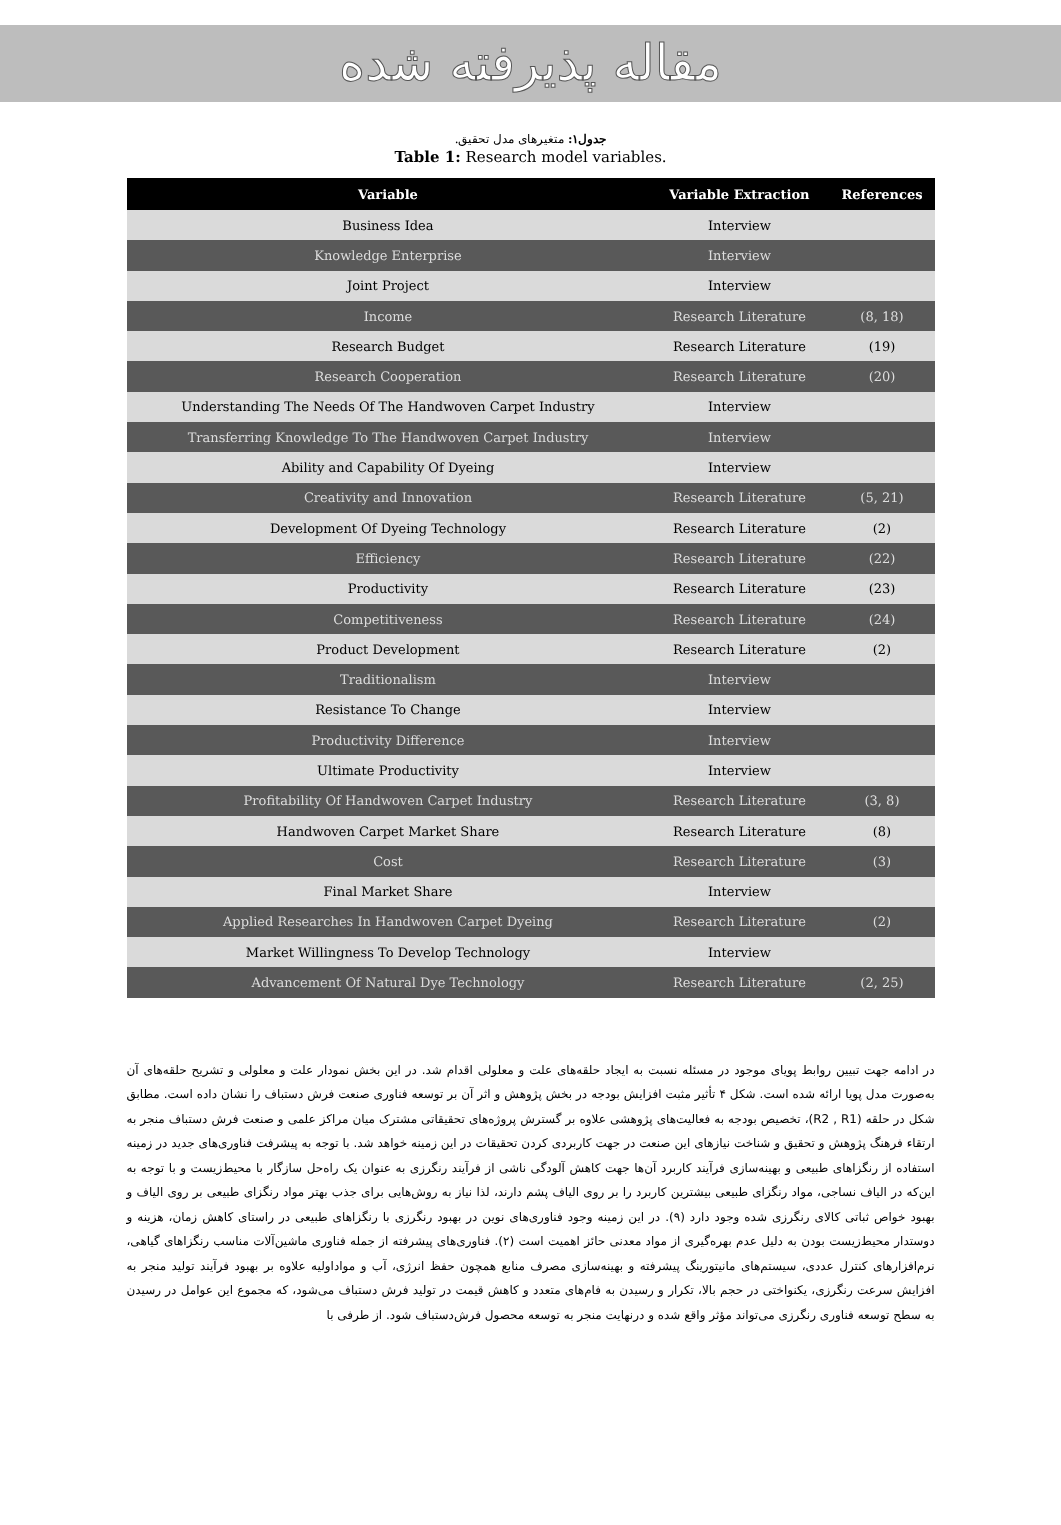مقاله پذیرفته شده
جدول۱: متغیرهای مدل تحقیق.
Table 1: Research model variables.
| Variable | Variable Extraction | References |
| --- | --- | --- |
| Business Idea | Interview | |
| Knowledge Enterprise | Interview | |
| Joint Project | Interview | |
| Income | Research Literature | (8, 18) |
| Research Budget | Research Literature | (19) |
| Research Cooperation | Research Literature | (20) |
| Understanding The Needs Of The Handwoven Carpet Industry | Interview | |
| Transferring Knowledge To The Handwoven Carpet Industry | Interview | |
| Ability and Capability Of Dyeing | Interview | |
| Creativity and Innovation | Research Literature | (5, 21) |
| Development Of Dyeing Technology | Research Literature | (2) |
| Efficiency | Research Literature | (22) |
| Productivity | Research Literature | (23) |
| Competitiveness | Research Literature | (24) |
| Product Development | Research Literature | (2) |
| Traditionalism | Interview | |
| Resistance To Change | Interview | |
| Productivity Difference | Interview | |
| Ultimate Productivity | Interview | |
| Profitability Of Handwoven Carpet Industry | Research Literature | (3, 8) |
| Handwoven Carpet Market Share | Research Literature | (8) |
| Cost | Research Literature | (3) |
| Final Market Share | Interview | |
| Applied Researches In Handwoven Carpet Dyeing | Research Literature | (2) |
| Market Willingness To Develop Technology | Interview | |
| Advancement Of Natural Dye Technology | Research Literature | (2, 25) |
در ادامه جهت تبیین روابط پویای موجود در مسئله نسبت به ایجاد حلقه‌های علت و معلولی اقدام شد. در این بخش نمودار علت و معلولی و تشریح حلقه‌های آن به‌صورت مدل پویا ارائه شده است. شکل ۴ تأثیر مثبت افزایش بودجه در بخش پژوهش و اثر آن بر توسعه فناوری صنعت فرش دستباف را نشان داده است. مطابق شکل در حلقه (R2 , R1)، تخصیص بودجه به فعالیت‌های پژوهشی علاوه بر گسترش پروژه‌های تحقیقاتی مشترک میان مراکز علمی و صنعت فرش دستباف منجر به ارتقاء فرهنگ پژوهش و تحقیق و شناخت نیازهای این صنعت در جهت کاربردی کردن تحقیقات در این زمینه خواهد شد. با توجه به پیشرفت فناوری‌های جدید در زمینه استفاده از رنگزاهای طبیعی و بهینه‌سازی فرآیند کاربرد آن‌ها جهت کاهش آلودگی ناشی از فرآیند رنگرزی به عنوان یک راه‌حل سازگار با محیط‌زیست و با توجه به این‌که در الیاف نساجی، مواد رنگزای طبیعی بیشترین کاربرد را بر روی الیاف پشم دارند، لذا نیاز به روش‌هایی برای جذب بهتر مواد رنگزای طبیعی بر روی الیاف و بهبود خواص ثباتی کالای رنگرزی شده وجود دارد (۹). در این زمینه وجود فناوری‌های نوین در بهبود رنگرزی با رنگزاهای طبیعی در راستای کاهش زمان، هزینه و دوستدار محیط‌زیست بودن به دلیل عدم بهره‌گیری از مواد معدنی حائز اهمیت است (۲). فناوری‌های پیشرفته از جمله فناوری ماشین‌آلات مناسب رنگزاهای گیاهی، نرم‌افزارهای کنترل عددی، سیستم‌های مانیتورینگ پیشرفته و بهینه‌سازی مصرف منابع همچون حفظ انرژی، آب و مواداولیه علاوه بر بهبود فرآیند تولید منجر به افزایش سرعت رنگرزی، یکنواختی در حجم بالا، تکرار و رسیدن به فام‌های متعدد و کاهش قیمت در تولید فرش دستباف می‌شود، که مجموع این عوامل در رسیدن به سطح توسعه فناوری رنگرزی می‌تواند مؤثر واقع شده و درنهایت منجر به توسعه محصول فرش‌دستباف شود. از طرفی با